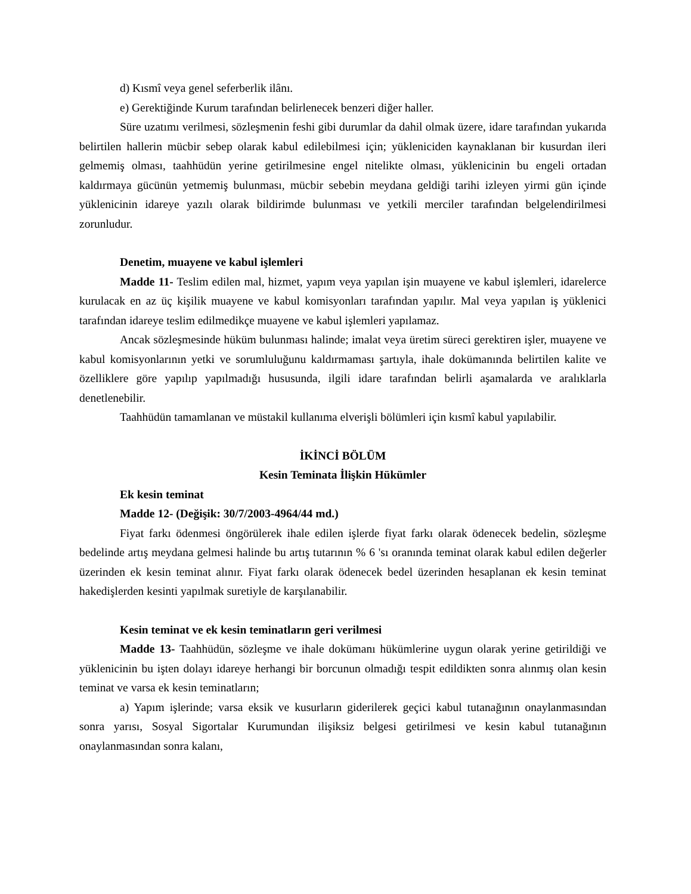d) Kısmî veya genel seferberlik ilânı.
e) Gerektiğinde Kurum tarafından belirlenecek benzeri diğer haller.
Süre uzatımı verilmesi, sözleşmenin feshi gibi durumlar da dahil olmak üzere, idare tarafından yukarıda belirtilen hallerin mücbir sebep olarak kabul edilebilmesi için; yükleniciden kaynaklanan bir kusurdan ileri gelmemiş olması, taahhüdün yerine getirilmesine engel nitelikte olması, yüklenicinin bu engeli ortadan kaldırmaya gücünün yetmemiş bulunması, mücbir sebebin meydana geldiği tarihi izleyen yirmi gün içinde yüklenicinin idareye yazılı olarak bildirimde bulunması ve yetkili merciler tarafından belgelendirilmesi zorunludur.
Denetim, muayene ve kabul işlemleri
Madde 11- Teslim edilen mal, hizmet, yapım veya yapılan işin muayene ve kabul işlemleri, idarelerce kurulacak en az üç kişilik muayene ve kabul komisyonları tarafından yapılır. Mal veya yapılan iş yüklenici tarafından idareye teslim edilmedikçe muayene ve kabul işlemleri yapılamaz.
Ancak sözleşmesinde hüküm bulunması halinde; imalat veya üretim süreci gerektiren işler, muayene ve kabul komisyonlarının yetki ve sorumluluğunu kaldırmaması şartıyla, ihale dokümanında belirtilen kalite ve özelliklere göre yapılıp yapılmadığı hususunda, ilgili idare tarafından belirli aşamalarda ve aralıklarla denetlenebilir.
Taahhüdün tamamlanan ve müstakil kullanıma elverişli bölümleri için kısmî kabul yapılabilir.
İKİNCİ BÖLÜM
Kesin Teminata İlişkin Hükümler
Ek kesin teminat
Madde 12- (Değişik: 30/7/2003-4964/44 md.)
Fiyat farkı ödenmesi öngörülerek ihale edilen işlerde fiyat farkı olarak ödenecek bedelin, sözleşme bedelinde artış meydana gelmesi halinde bu artış tutarının % 6 'sı oranında teminat olarak kabul edilen değerler üzerinden ek kesin teminat alınır. Fiyat farkı olarak ödenecek bedel üzerinden hesaplanan ek kesin teminat hakedişlerden kesinti yapılmak suretiyle de karşılanabilir.
Kesin teminat ve ek kesin teminatların geri verilmesi
Madde 13- Taahhüdün, sözleşme ve ihale dokümanı hükümlerine uygun olarak yerine getirildiği ve yüklenicinin bu işten dolayı idareye herhangi bir borcunun olmadığı tespit edildikten sonra alınmış olan kesin teminat ve varsa ek kesin teminatların;
a) Yapım işlerinde; varsa eksik ve kusurların giderilerek geçici kabul tutanağının onaylanmasından sonra yarısı, Sosyal Sigortalar Kurumundan ilişiksiz belgesi getirilmesi ve kesin kabul tutanağının onaylanmasından sonra kalanı,